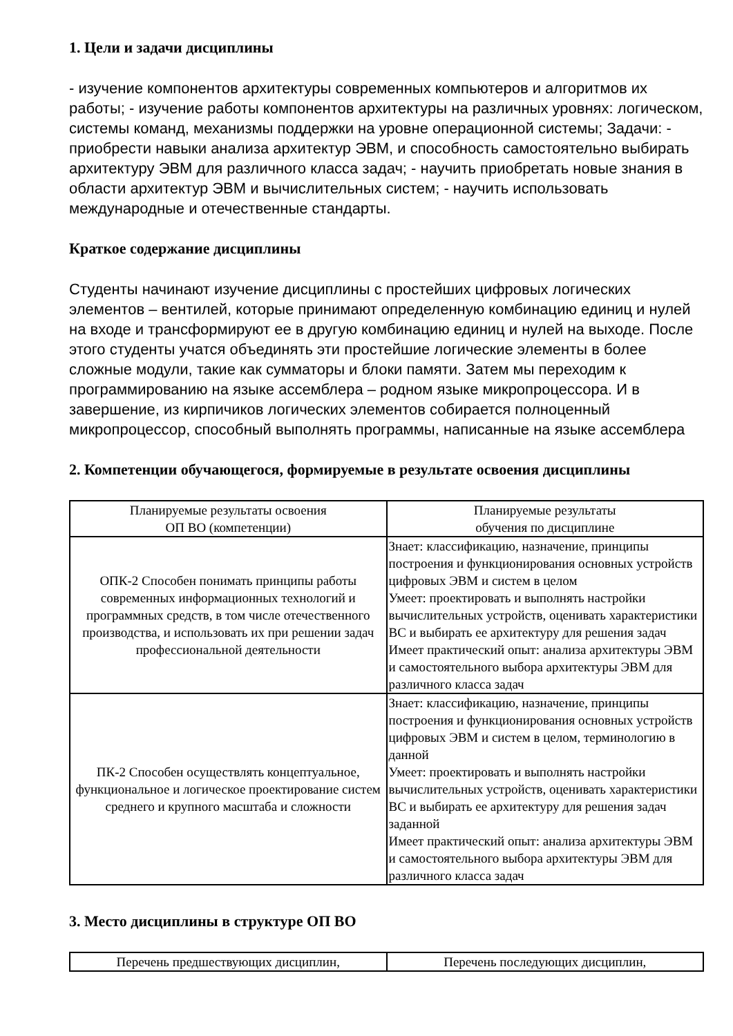1. Цели и задачи дисциплины
- изучение компонентов архитектуры современных компьютеров и алгоритмов их работы; - изучение работы компонентов архитектуры на различных уровнях: логическом, системы команд, механизмы поддержки на уровне операционной системы; Задачи: - приобрести навыки анализа архитектур ЭВМ, и способность самостоятельно выбирать архитектуру ЭВМ для различного класса задач; - научить приобретать новые знания в области архитектур ЭВМ и вычислительных систем; - научить использовать международные и отечественные стандарты.
Краткое содержание дисциплины
Студенты начинают изучение дисциплины с простейших цифровых логических элементов – вентилей, которые принимают определенную комбинацию единиц и нулей на входе и трансформируют ее в другую комбинацию единиц и нулей на выходе. После этого студенты учатся объединять эти простейшие логические элементы в более сложные модули, такие как сумматоры и блоки памяти. Затем мы переходим к программированию на языке ассемблера – родном языке микропроцессора. И в завершение, из кирпичиков логических элементов собирается полноценный микропроцессор, способный выполнять программы, написанные на языке ассемблера
2. Компетенции обучающегося, формируемые в результате освоения дисциплины
| Планируемые результаты освоения ОП ВО (компетенции) | Планируемые результаты обучения по дисциплине |
| --- | --- |
| ОПК-2 Способен понимать принципы работы современных информационных технологий и программных средств, в том числе отечественного производства, и использовать их при решении задач профессиональной деятельности | Знает: классификацию, назначение, принципы построения и функционирования основных устройств цифровых ЭВМ и систем в целом Умеет: проектировать и выполнять настройки вычислительных устройств, оценивать характеристики ВС и выбирать ее архитектуру для решения задач Имеет практический опыт: анализа архитектуры ЭВМ и самостоятельного выбора архитектуры ЭВМ для различного класса задач |
| ПК-2 Способен осуществлять концептуальное, функциональное и логическое проектирование систем среднего и крупного масштаба и сложности | Знает: классификацию, назначение, принципы построения и функционирования основных устройств цифровых ЭВМ и систем в целом, терминологию в данной Умеет: проектировать и выполнять настройки вычислительных устройств, оценивать характеристики ВС и выбирать ее архитектуру для решения задач заданной Имеет практический опыт: анализа архитектуры ЭВМ и самостоятельного выбора архитектуры ЭВМ для различного класса задач |
3. Место дисциплины в структуре ОП ВО
| Перечень предшествующих дисциплин, | Перечень последующих дисциплин, |
| --- | --- |